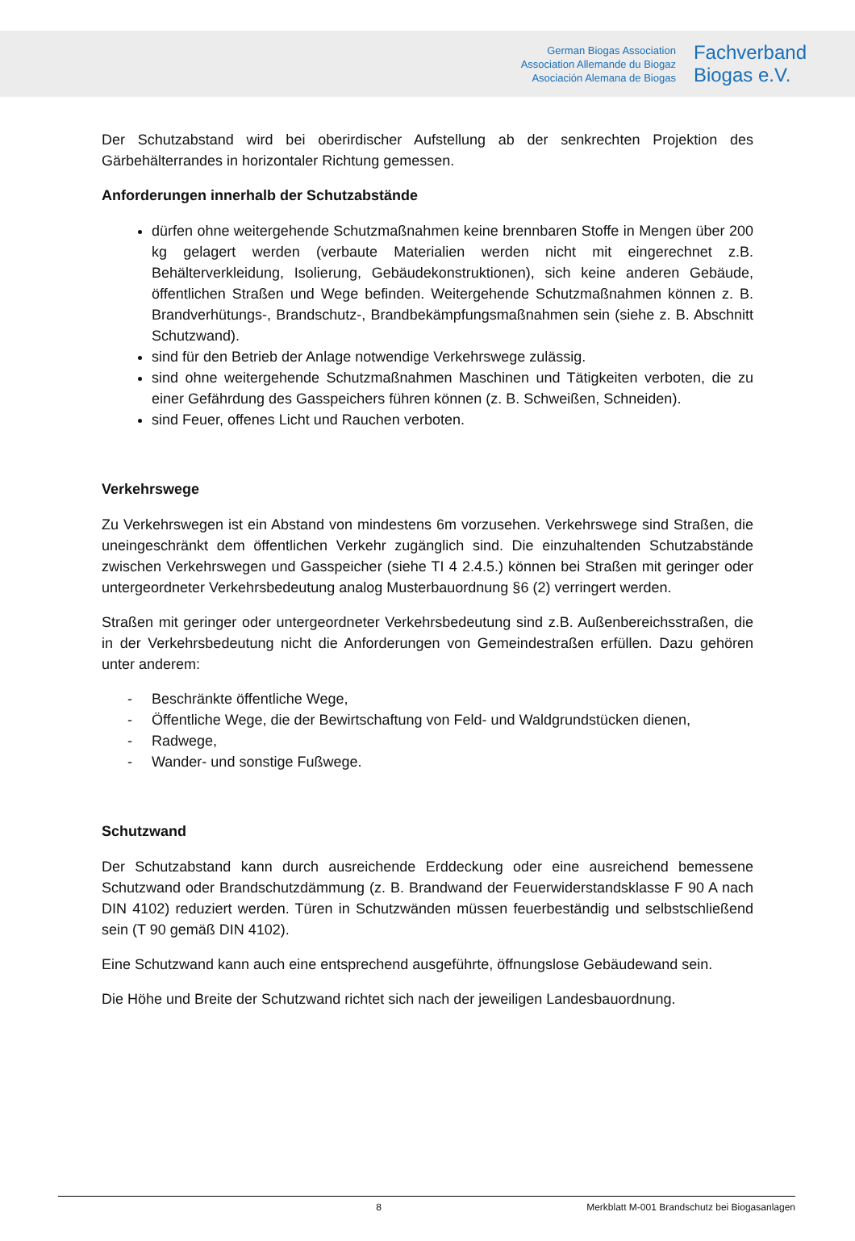German Biogas Association
Association Allemande du Biogaz
Asociación Alemana de Biogas
Fachverband
Biogas e.V.
Der Schutzabstand wird bei oberirdischer Aufstellung ab der senkrechten Projektion des Gärbehälterrandes in horizontaler Richtung gemessen.
Anforderungen innerhalb der Schutzabstände
dürfen ohne weitergehende Schutzmaßnahmen keine brennbaren Stoffe in Mengen über 200 kg gelagert werden (verbaute Materialien werden nicht mit eingerechnet z.B. Behälterverkleidung, Isolierung, Gebäudekonstruktionen), sich keine anderen Gebäude, öffentlichen Straßen und Wege befinden. Weitergehende Schutzmaßnahmen können z. B. Brandverhütungs-, Brandschutz-, Brandbekämpfungsmaßnahmen sein (siehe z. B. Abschnitt Schutzwand).
sind für den Betrieb der Anlage notwendige Verkehrswege zulässig.
sind ohne weitergehende Schutzmaßnahmen Maschinen und Tätigkeiten verboten, die zu einer Gefährdung des Gasspeichers führen können (z. B. Schweißen, Schneiden).
sind Feuer, offenes Licht und Rauchen verboten.
Verkehrswege
Zu Verkehrswegen ist ein Abstand von mindestens 6m vorzusehen. Verkehrswege sind Straßen, die uneingeschränkt dem öffentlichen Verkehr zugänglich sind. Die einzuhaltenden Schutzabstände zwischen Verkehrswegen und Gasspeicher (siehe TI 4 2.4.5.) können bei Straßen mit geringer oder untergeordneter Verkehrsbedeutung analog Musterbauordnung §6 (2) verringert werden.
Straßen mit geringer oder untergeordneter Verkehrsbedeutung sind z.B. Außenbereichsstraßen, die in der Verkehrsbedeutung nicht die Anforderungen von Gemeindestraßen erfüllen. Dazu gehören unter anderem:
- Beschränkte öffentliche Wege,
- Öffentliche Wege, die der Bewirtschaftung von Feld- und Waldgrundstücken dienen,
- Radwege,
- Wander- und sonstige Fußwege.
Schutzwand
Der Schutzabstand kann durch ausreichende Erddeckung oder eine ausreichend bemessene Schutzwand oder Brandschutzdämmung (z. B. Brandwand der Feuerwiderstandsklasse F 90 A nach DIN 4102) reduziert werden. Türen in Schutzwänden müssen feuerbeständig und selbstschließend sein (T 90 gemäß DIN 4102).
Eine Schutzwand kann auch eine entsprechend ausgeführte, öffnungslose Gebäudewand sein.
Die Höhe und Breite der Schutzwand richtet sich nach der jeweiligen Landesbauordnung.
8 Merkblatt M-001 Brandschutz bei Biogasanlagen